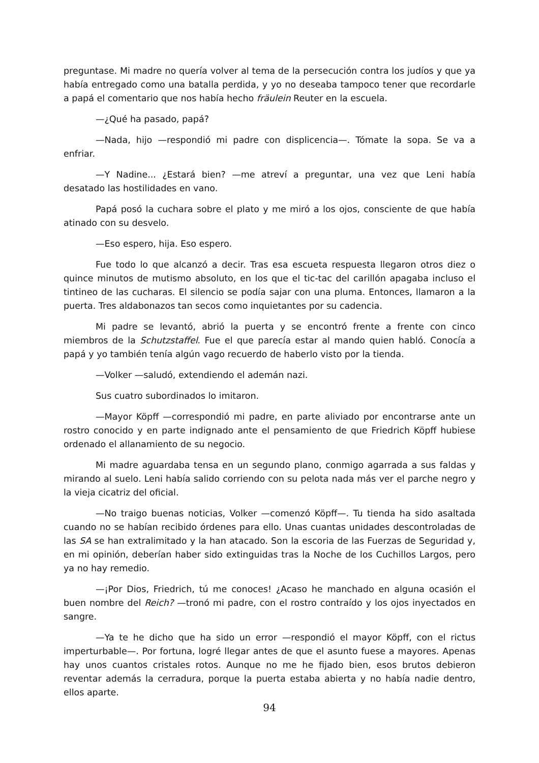preguntase. Mi madre no quería volver al tema de la persecución contra los judíos y que ya había entregado como una batalla perdida, y yo no deseaba tampoco tener que recordarle a papá el comentario que nos había hecho fräulein Reuter en la escuela.
—¿Qué ha pasado, papá?
—Nada, hijo —respondió mi padre con displicencia—. Tómate la sopa. Se va a enfriar.
—Y Nadine... ¿Estará bien? —me atreví a preguntar, una vez que Leni había desatado las hostilidades en vano.
Papá posó la cuchara sobre el plato y me miró a los ojos, consciente de que había atinado con su desvelo.
—Eso espero, hija. Eso espero.
Fue todo lo que alcanzó a decir. Tras esa escueta respuesta llegaron otros diez o quince minutos de mutismo absoluto, en los que el tic-tac del carillón apagaba incluso el tintineo de las cucharas. El silencio se podía sajar con una pluma. Entonces, llamaron a la puerta. Tres aldabonazos tan secos como inquietantes por su cadencia.
Mi padre se levantó, abrió la puerta y se encontró frente a frente con cinco miembros de la Schutzstaffel. Fue el que parecía estar al mando quien habló. Conocía a papá y yo también tenía algún vago recuerdo de haberlo visto por la tienda.
—Volker —saludó, extendiendo el ademán nazi.
Sus cuatro subordinados lo imitaron.
—Mayor Köpff —correspondió mi padre, en parte aliviado por encontrarse ante un rostro conocido y en parte indignado ante el pensamiento de que Friedrich Köpff hubiese ordenado el allanamiento de su negocio.
Mi madre aguardaba tensa en un segundo plano, conmigo agarrada a sus faldas y mirando al suelo. Leni había salido corriendo con su pelota nada más ver el parche negro y la vieja cicatriz del oficial.
—No traigo buenas noticias, Volker —comenzó Köpff—. Tu tienda ha sido asaltada cuando no se habían recibido órdenes para ello. Unas cuantas unidades descontroladas de las SA se han extralimitado y la han atacado. Son la escoria de las Fuerzas de Seguridad y, en mi opinión, deberían haber sido extinguidas tras la Noche de los Cuchillos Largos, pero ya no hay remedio.
—¡Por Dios, Friedrich, tú me conoces! ¿Acaso he manchado en alguna ocasión el buen nombre del Reich? —tronó mi padre, con el rostro contraído y los ojos inyectados en sangre.
—Ya te he dicho que ha sido un error —respondió el mayor Köpff, con el rictus imperturbable—. Por fortuna, logré llegar antes de que el asunto fuese a mayores. Apenas hay unos cuantos cristales rotos. Aunque no me he fijado bien, esos brutos debieron reventar además la cerradura, porque la puerta estaba abierta y no había nadie dentro, ellos aparte.
94